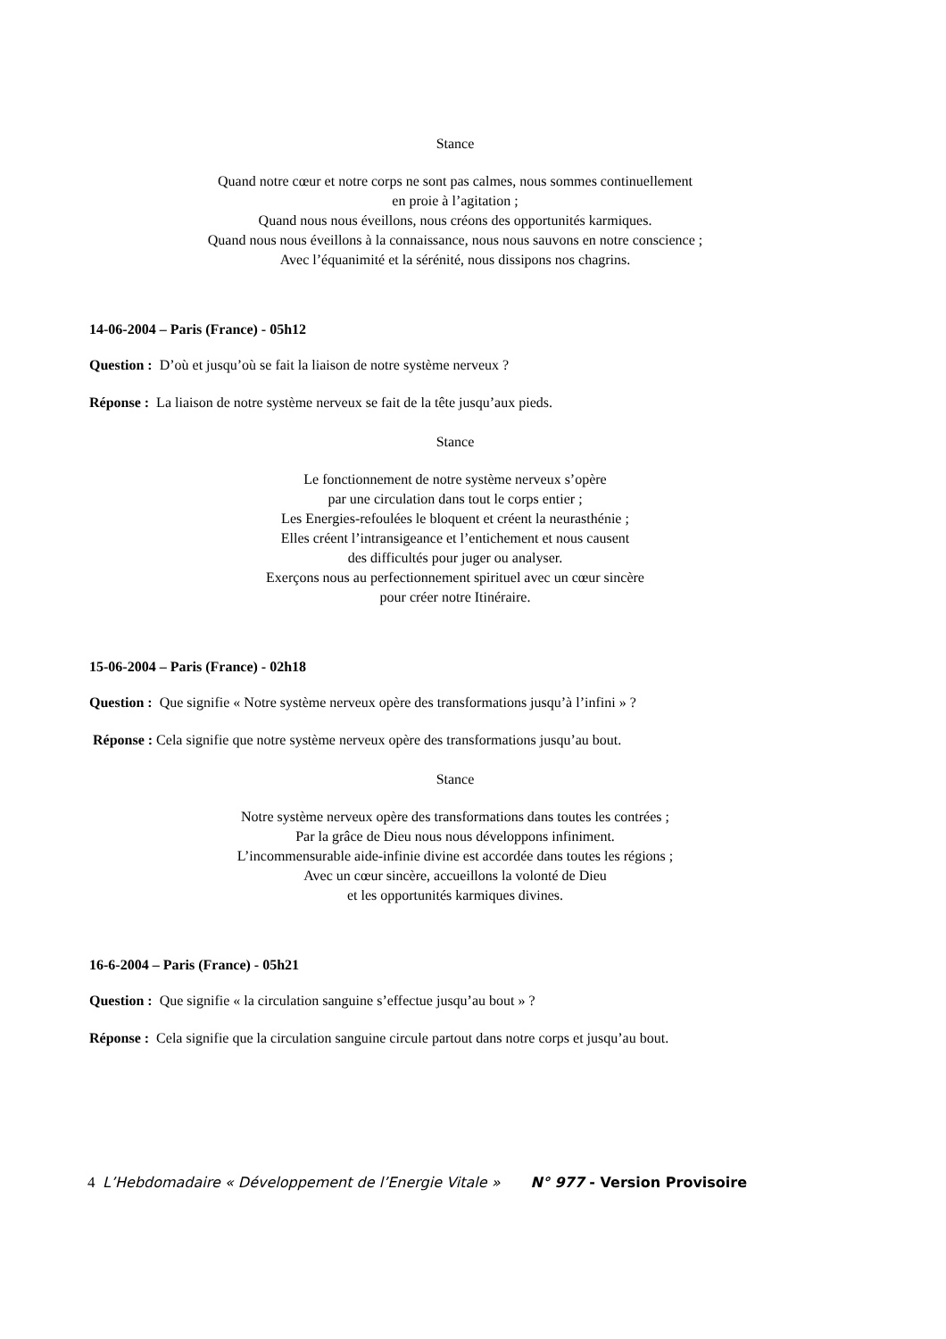Stance
Quand notre cœur et notre corps ne sont pas calmes, nous sommes continuellement
en proie à l’agitation ;
Quand nous nous éveillons, nous créons des opportunités karmiques.
Quand nous nous éveillons à la connaissance, nous nous sauvons en notre conscience ;
Avec l’équanimité et la sérénité, nous dissipons nos chagrins.
14-06-2004 – Paris (France) - 05h12
Question : D’où et jusqu’où se fait la liaison de notre système nerveux ?
Réponse : La liaison de notre système nerveux se fait de la tête jusqu’aux pieds.
Stance
Le fonctionnement de notre système nerveux s’opère
par une circulation dans tout le corps entier ;
Les Energies-refoulées le bloquent et créent la neurasthénie ;
Elles créent l’intransigeance et l’entichement et nous causent
des difficultés pour juger ou analyser.
Exerçons nous au perfectionnement spirituel avec un cœur sincère
pour créer notre Itinéraire.
15-06-2004 – Paris (France) - 02h18
Question : Que signifie « Notre système nerveux opère des transformations jusqu’à l’infini » ?
Réponse : Cela signifie que notre système nerveux opère des transformations jusqu’au bout.
Stance
Notre système nerveux opère des transformations dans toutes les contrées ;
Par la grâce de Dieu nous nous développons infiniment.
L’incommensurable aide-infinie divine est accordée dans toutes les régions ;
Avec un cœur sincère, accueillons la volonté de Dieu
et les opportunités karmiques divines.
16-6-2004 – Paris (France) - 05h21
Question : Que signifie « la circulation sanguine s’effectue jusqu’au bout » ?
Réponse : Cela signifie que la circulation sanguine circule partout dans notre corps et jusqu’au bout.
4 L’Hebdomadaire « Développement de l’Energie Vitale » N° 977 - Version Provisoire